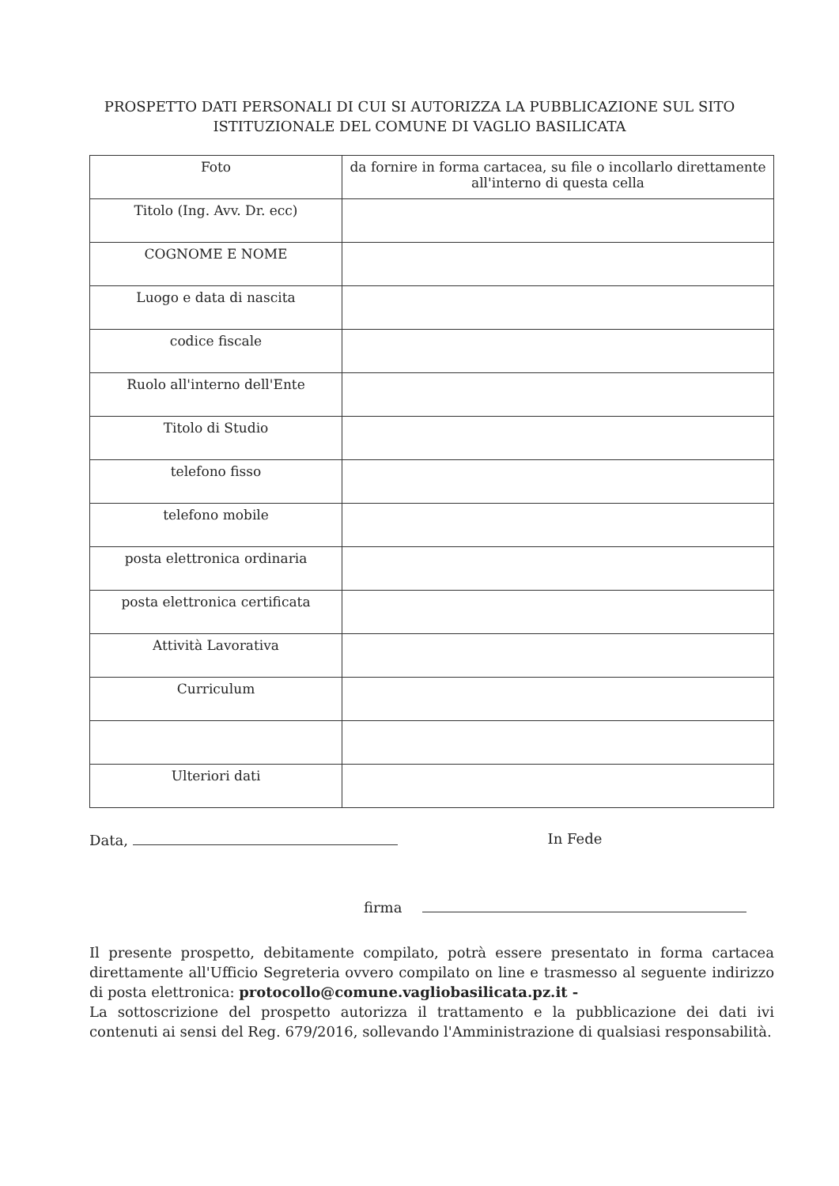PROSPETTO DATI PERSONALI DI CUI SI AUTORIZZA LA PUBBLICAZIONE SUL SITO
ISTITUZIONALE DEL COMUNE DI VAGLIO BASILICATA
| Foto | da fornire in forma cartacea, su file o incollarlo direttamente all'interno di questa cella |
| Titolo (Ing. Avv. Dr. ecc) | |
| COGNOME E NOME | |
| Luogo e data di nascita | |
| codice fiscale | |
| Ruolo all'interno dell'Ente | |
| Titolo di Studio | |
| telefono fisso | |
| telefono mobile | |
| posta elettronica ordinaria | |
| posta elettronica certificata | |
| Attività Lavorativa | |
| Curriculum | |
| Ulteriori dati | |
Data, In Fede
firma
Il presente prospetto, debitamente compilato, potrà essere presentato in forma cartacea direttamente all'Ufficio Segreteria ovvero compilato on line e trasmesso al seguente indirizzo di posta elettronica: protocollo@comune.vagliobasilicata.pz.it -
La sottoscrizione del prospetto autorizza il trattamento e la pubblicazione dei dati ivi contenuti ai sensi del Reg. 679/2016, sollevando l'Amministrazione di qualsiasi responsabilità.